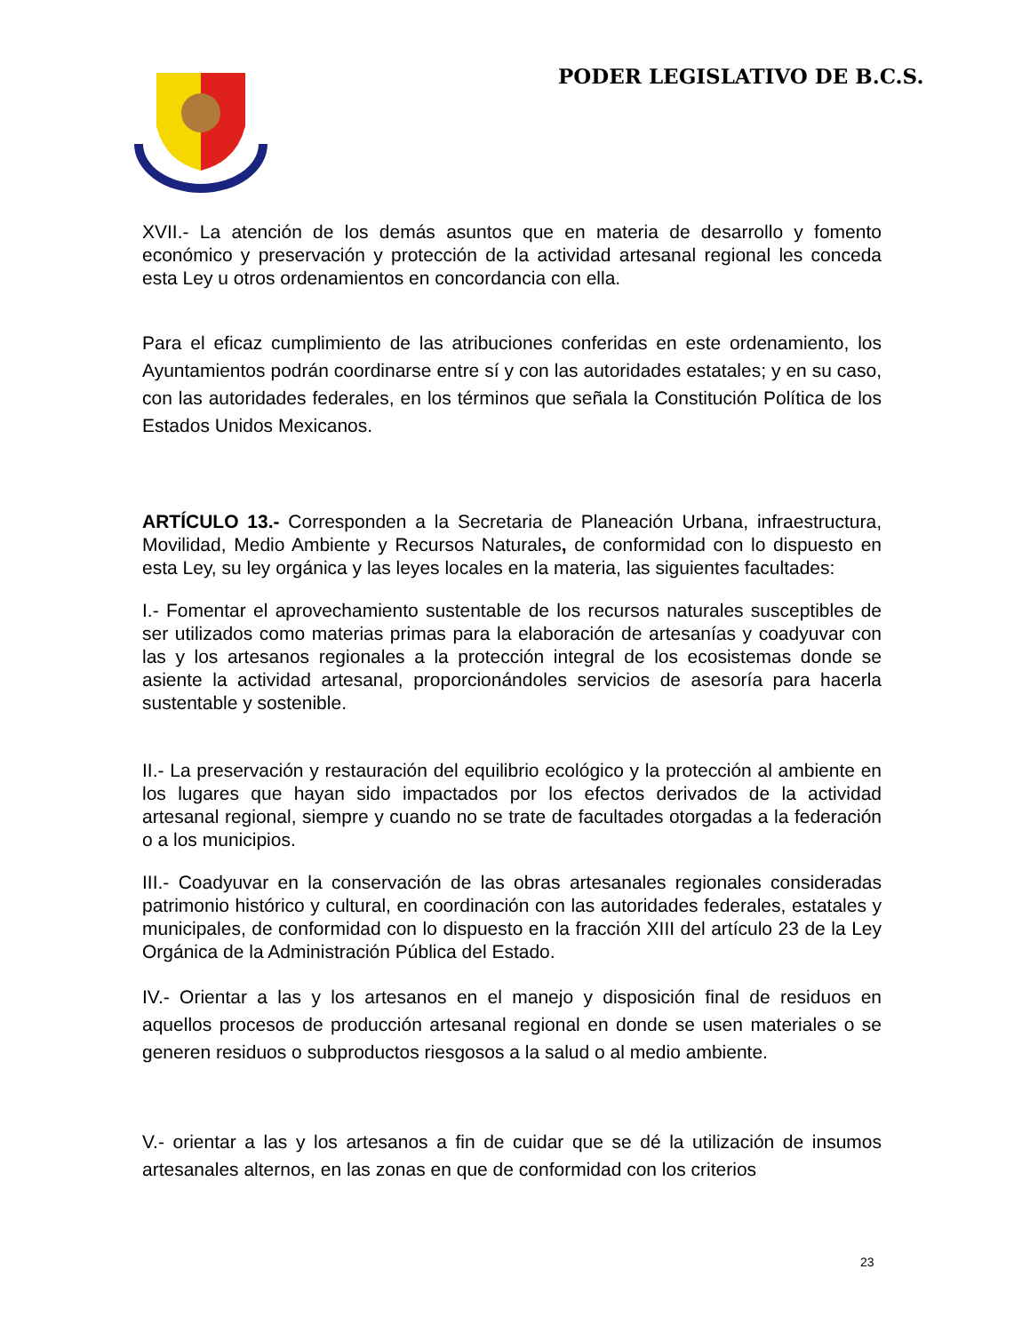PODER LEGISLATIVO DE B.C.S.
XVII.- La atención de los demás asuntos que en materia de desarrollo y fomento económico y preservación y protección de la actividad artesanal regional les conceda esta Ley u otros ordenamientos en concordancia con ella.
Para el eficaz cumplimiento de las atribuciones conferidas en este ordenamiento, los Ayuntamientos podrán coordinarse entre sí y con las autoridades estatales; y en su caso, con las autoridades federales, en los términos que señala la Constitución Política de los Estados Unidos Mexicanos.
ARTÍCULO 13.- Corresponden a la Secretaria de Planeación Urbana, infraestructura, Movilidad, Medio Ambiente y Recursos Naturales, de conformidad con lo dispuesto en esta Ley, su ley orgánica y las leyes locales en la materia, las siguientes facultades:
I.- Fomentar el aprovechamiento sustentable de los recursos naturales susceptibles de ser utilizados como materias primas para la elaboración de artesanías y coadyuvar con las y los artesanos regionales a la protección integral de los ecosistemas donde se asiente la actividad artesanal, proporcionándoles servicios de asesoría para hacerla sustentable y sostenible.
II.- La preservación y restauración del equilibrio ecológico y la protección al ambiente en los lugares que hayan sido impactados por los efectos derivados de la actividad artesanal regional, siempre y cuando no se trate de facultades otorgadas a la federación o a los municipios.
III.- Coadyuvar en la conservación de las obras artesanales regionales consideradas patrimonio histórico y cultural, en coordinación con las autoridades federales, estatales y municipales, de conformidad con lo dispuesto en la fracción XIII del artículo 23 de la Ley Orgánica de la Administración Pública del Estado.
IV.- Orientar a las y los artesanos en el manejo y disposición final de residuos en aquellos procesos de producción artesanal regional en donde se usen materiales o se generen residuos o subproductos riesgosos a la salud o al medio ambiente.
V.- orientar a las y los artesanos a fin de cuidar que se dé la utilización de insumos artesanales alternos, en las zonas en que de conformidad con los criterios
23